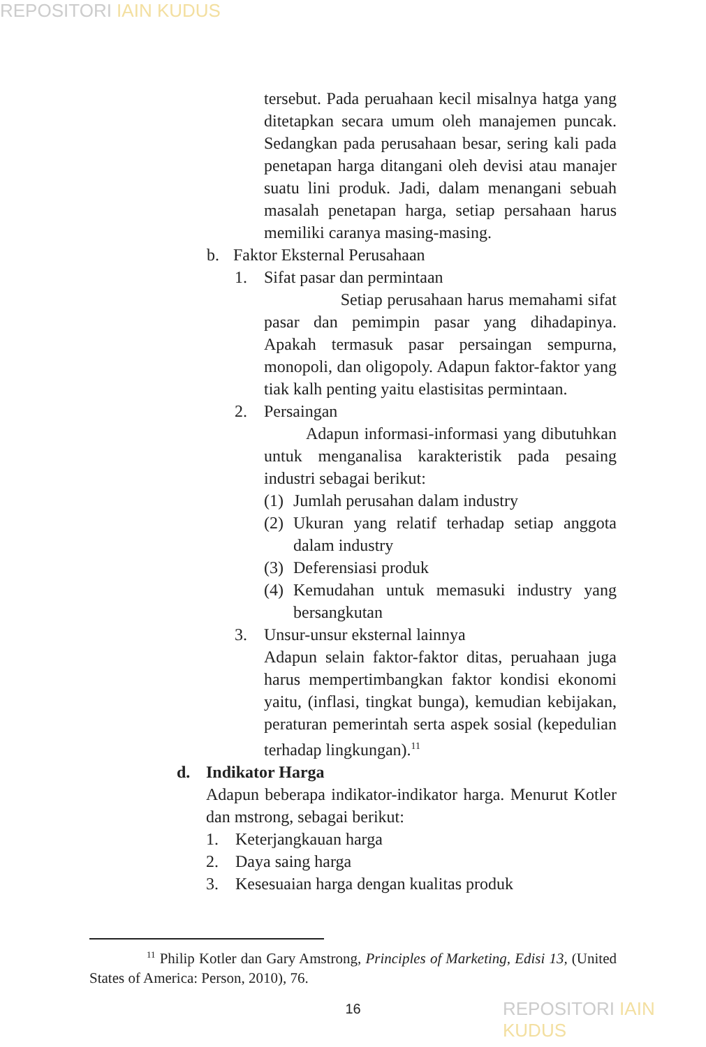REPOSITORI IAIN KUDUS
tersebut. Pada peruahaan kecil misalnya hatga yang ditetapkan secara umum oleh manajemen puncak. Sedangkan pada perusahaan besar, sering kali pada penetapan harga ditangani oleh devisi atau manajer suatu lini produk. Jadi, dalam menangani sebuah masalah penetapan harga, setiap persahaan harus memiliki caranya masing-masing.
b. Faktor Eksternal Perusahaan
1. Sifat pasar dan permintaan
Setiap perusahaan harus memahami sifat pasar dan pemimpin pasar yang dihadapinya. Apakah termasuk pasar persaingan sempurna, monopoli, dan oligopoly. Adapun faktor-faktor yang tiak kalh penting yaitu elastisitas permintaan.
2. Persaingan
Adapun informasi-informasi yang dibutuhkan untuk menganalisa karakteristik pada pesaing industri sebagai berikut:
(1) Jumlah perusahan dalam industry
(2) Ukuran yang relatif terhadap setiap anggota dalam industry
(3) Deferensiasi produk
(4) Kemudahan untuk memasuki industry yang bersangkutan
3. Unsur-unsur eksternal lainnya
Adapun selain faktor-faktor ditas, peruahaan juga harus mempertimbangkan faktor kondisi ekonomi yaitu, (inflasi, tingkat bunga), kemudian kebijakan, peraturan pemerintah serta aspek sosial (kepedulian terhadap lingkungan).<sup>11</sup>
d. Indikator Harga
Adapun beberapa indikator-indikator harga. Menurut Kotler dan mstrong, sebagai berikut:
1. Keterjangkauan harga
2. Daya saing harga
3. Kesesuaian harga dengan kualitas produk
<sup>11</sup> Philip Kotler dan Gary Amstrong, Principles of Marketing, Edisi 13, (United States of America: Person, 2010), 76.
16
REPOSITORI IAIN KUDUS